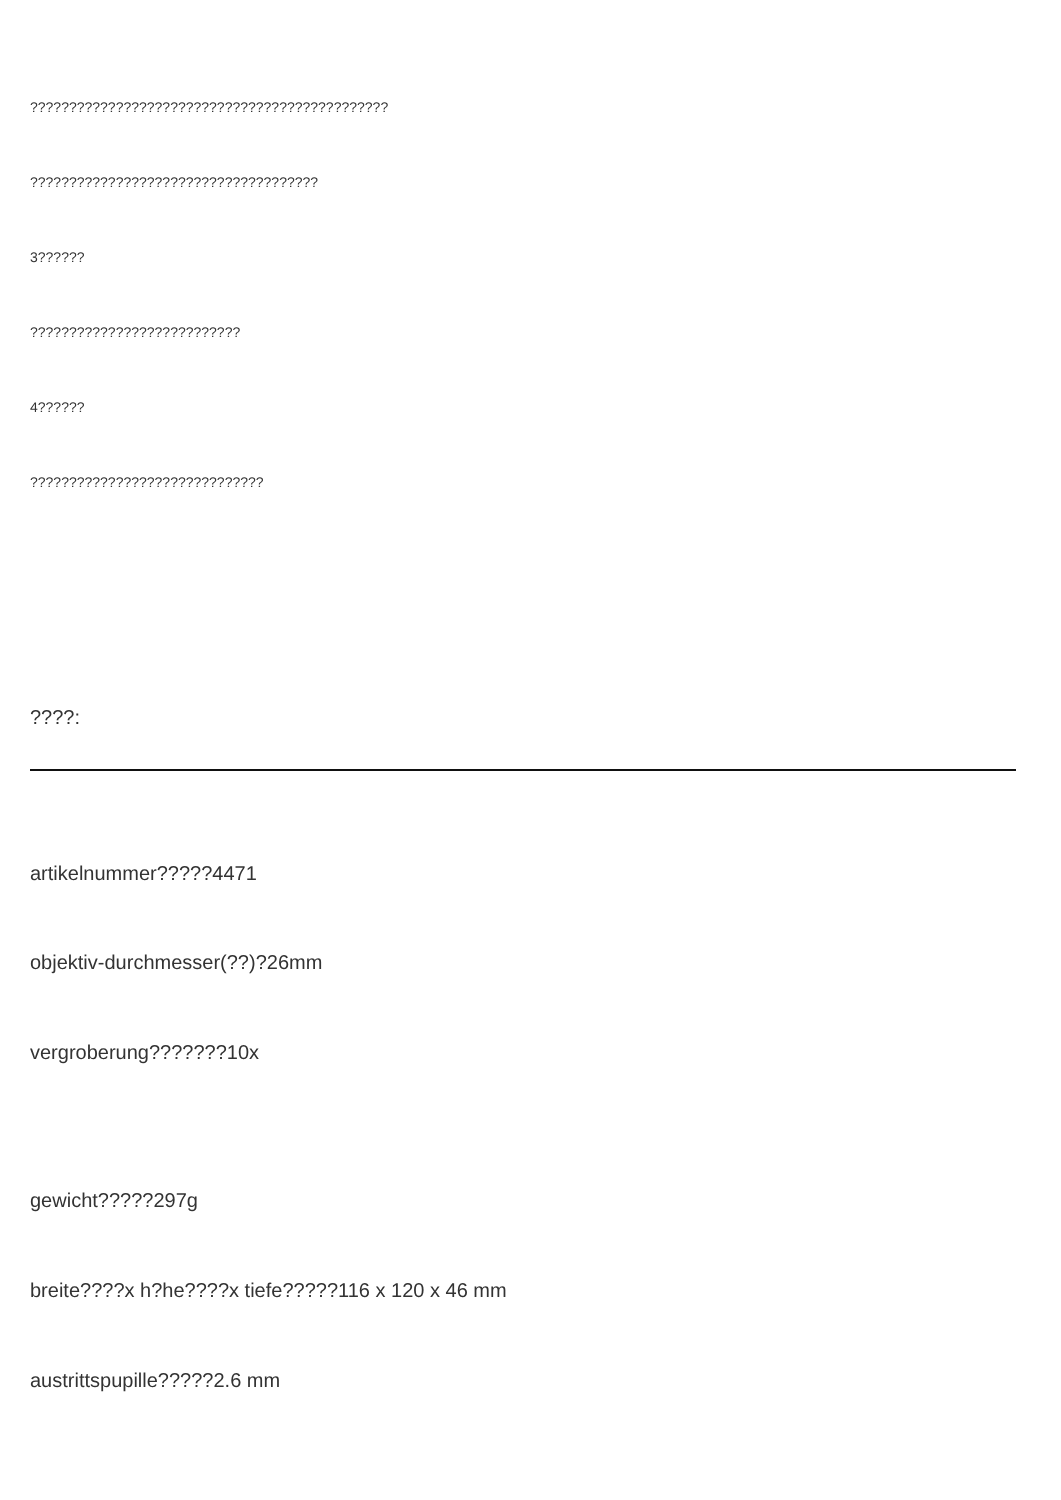??????????????????????????????????????????????
?????????????????????????????????????
3??????
???????????????????????????
4??????
??????????????????????????????
????:
artikelnummer?????4471
objektiv-durchmesser(??)?26mm
vergroberung???????10x
gewicht?????297g
breite????x h?he????x tiefe?????116 x 120 x 46 mm
austrittspupille?????2.6 mm